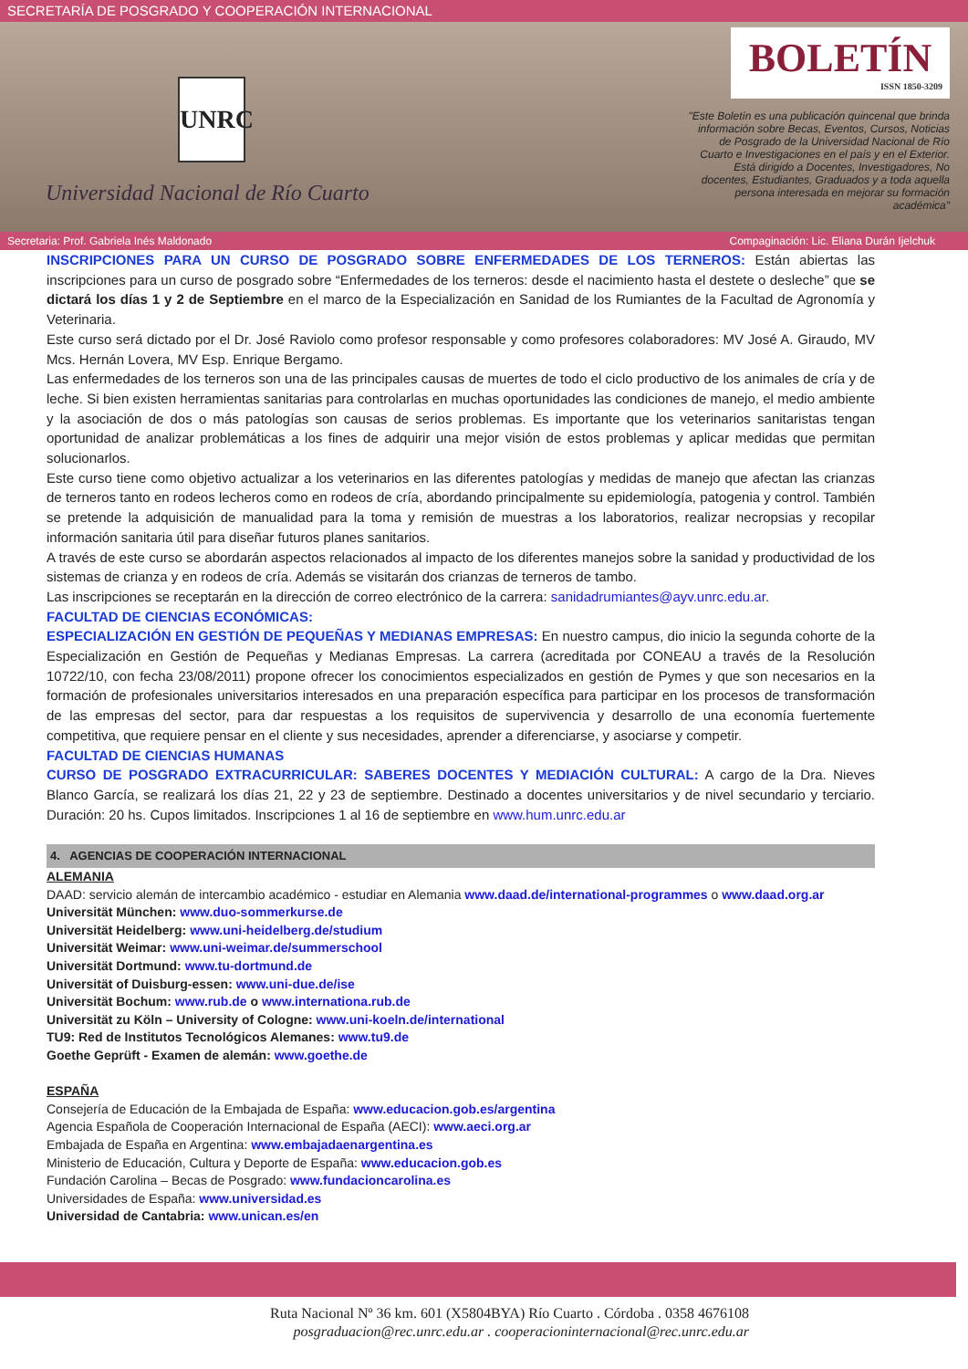SECRETARÍA DE POSGRADO Y COOPERACIÓN INTERNACIONAL
UNRC
Universidad Nacional de Río Cuarto
BOLETÍN
ISSN 1850-3209
"Este Boletín es una publicación quincenal que brinda información sobre Becas, Eventos, Cursos, Noticias de Posgrado de la Universidad Nacional de Río Cuarto e Investigaciones en el país y en el Exterior. Está dirigido a Docentes, Investigadores, No docentes, Estudiantes, Graduados y a toda aquella persona interesada en mejorar su formación académica"
Secretaria: Prof. Gabriela Inés Maldonado Compaginación: Lic. Eliana Durán Ijelchuk
INSCRIPCIONES PARA UN CURSO DE POSGRADO SOBRE ENFERMEDADES DE LOS TERNEROS: Están abiertas las inscripciones para un curso de posgrado sobre “Enfermedades de los terneros: desde el nacimiento hasta el destete o desleche” que se dictará los días 1 y 2 de Septiembre en el marco de la Especialización en Sanidad de los Rumiantes de la Facultad de Agronomía y Veterinaria.
Este curso será dictado por el Dr. José Raviolo como profesor responsable y como profesores colaboradores: MV José A. Giraudo, MV Mcs. Hernán Lovera, MV Esp. Enrique Bergamo.
Las enfermedades de los terneros son una de las principales causas de muertes de todo el ciclo productivo de los animales de cría y de leche. Si bien existen herramientas sanitarias para controlarlas en muchas oportunidades las condiciones de manejo, el medio ambiente y la asociación de dos o más patologías son causas de serios problemas. Es importante que los veterinarios sanitaristas tengan oportunidad de analizar problemáticas a los fines de adquirir una mejor visión de estos problemas y aplicar medidas que permitan solucionarlos.
Este curso tiene como objetivo actualizar a los veterinarios en las diferentes patologías y medidas de manejo que afectan las crianzas de terneros tanto en rodeos lecheros como en rodeos de cría, abordando principalmente su epidemiología, patogenia y control. También se pretende la adquisición de manualidad para la toma y remisión de muestras a los laboratorios, realizar necropsias y recopilar información sanitaria útil para diseñar futuros planes sanitarios.
A través de este curso se abordarán aspectos relacionados al impacto de los diferentes manejos sobre la sanidad y productividad de los sistemas de crianza y en rodeos de cría. Además se visitarán dos crianzas de terneros de tambo.
Las inscripciones se receptarán en la dirección de correo electrónico de la carrera: sanidadrumiantes@ayv.unrc.edu.ar.
FACULTAD DE CIENCIAS ECONÓMICAS:
ESPECIALIZACIÓN EN GESTIÓN DE PEQUEÑAS Y MEDIANAS EMPRESAS: En nuestro campus, dio inicio la segunda cohorte de la Especialización en Gestión de Pequeñas y Medianas Empresas. La carrera (acreditada por CONEAU a través de la Resolución 10722/10, con fecha 23/08/2011) propone ofrecer los conocimientos especializados en gestión de Pymes y que son necesarios en la formación de profesionales universitarios interesados en una preparación específica para participar en los procesos de transformación de las empresas del sector, para dar respuestas a los requisitos de supervivencia y desarrollo de una economía fuertemente competitiva, que requiere pensar en el cliente y sus necesidades, aprender a diferenciarse, y asociarse y competir.
FACULTAD DE CIENCIAS HUMANAS
CURSO DE POSGRADO EXTRACURRICULAR: SABERES DOCENTES Y MEDIACIÓN CULTURAL: A cargo de la Dra. Nieves Blanco García, se realizará los días 21, 22 y 23 de septiembre. Destinado a docentes universitarios y de nivel secundario y terciario. Duración: 20 hs. Cupos limitados. Inscripciones 1 al 16 de septiembre en www.hum.unrc.edu.ar
4. AGENCIAS DE COOPERACIÓN INTERNACIONAL
ALEMANIA
DAAD: servicio alemán de intercambio académico - estudiar en Alemania www.daad.de/international-programmes o www.daad.org.ar
Universität München: www.duo-sommerkurse.de
Universität Heidelberg: www.uni-heidelberg.de/studium
Universität Weimar: www.uni-weimar.de/summerschool
Universität Dortmund: www.tu-dortmund.de
Universität of Duisburg-essen: www.uni-due.de/ise
Universität Bochum: www.rub.de o www.internationa.rub.de
Universität zu Köln – University of Cologne: www.uni-koeln.de/international
TU9: Red de Institutos Tecnológicos Alemanes: www.tu9.de
Goethe Geprüft - Examen de alemán: www.goethe.de
ESPAÑA
Consejería de Educación de la Embajada de España: www.educacion.gob.es/argentina
Agencia Española de Cooperación Internacional de España (AECI): www.aeci.org.ar
Embajada de España en Argentina: www.embajadaenargentina.es
Ministerio de Educación, Cultura y Deporte de España: www.educacion.gob.es
Fundación Carolina – Becas de Posgrado: www.fundacioncarolina.es
Universidades de España: www.universidad.es
Universidad de Cantabria: www.unican.es/en
Ruta Nacional Nº 36 km. 601 (X5804BYA) Río Cuarto . Córdoba . 0358 4676108
posgraduacion@rec.unrc.edu.ar . cooperacioninternacional@rec.unrc.edu.ar